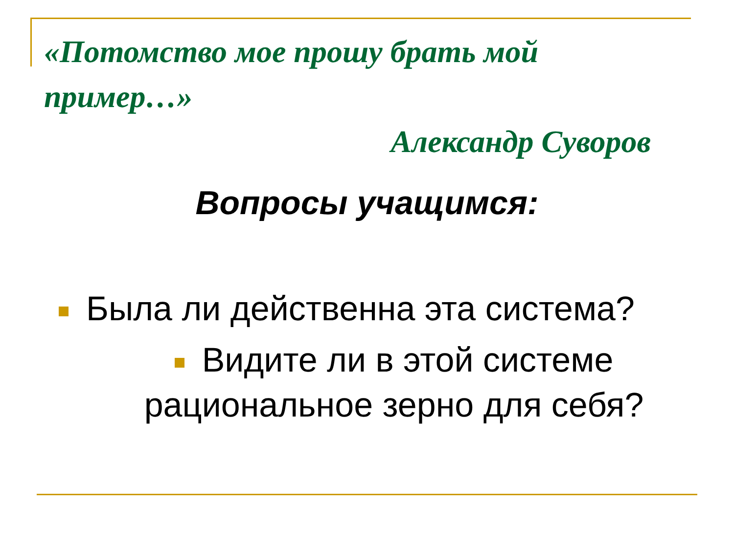«Потомство мое прошу брать мой пример…»
Александр Суворов
Вопросы учащимся:
Была ли действенна эта система?
Видите ли в этой системе рациональное зерно для себя?